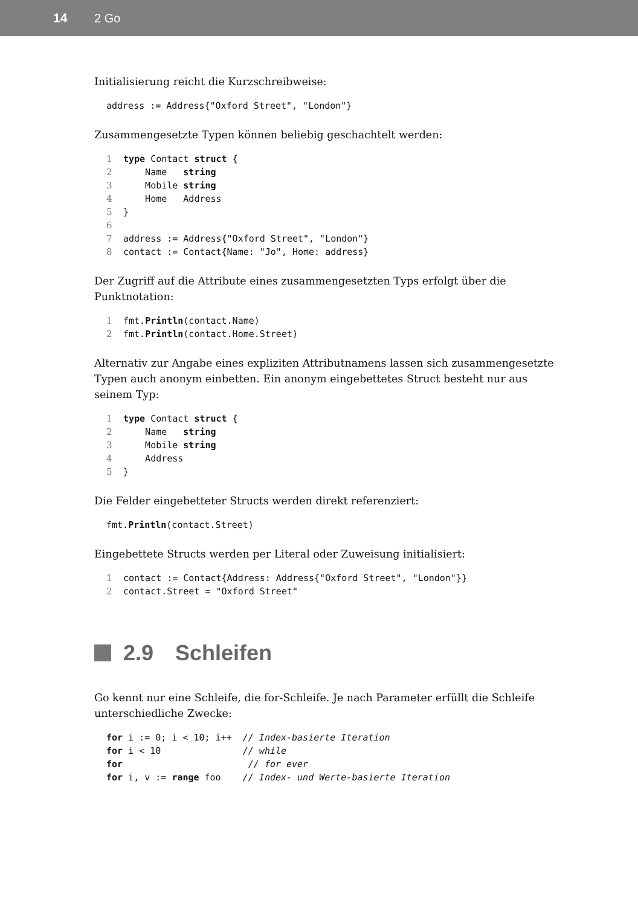14 2 Go
Initialisierung reicht die Kurzschreibweise:
address := Address{"Oxford Street", "London"}
Zusammengesetzte Typen können beliebig geschachtelt werden:
1 type Contact struct {
2    Name   string
3    Mobile string
4    Home   Address
5}
6
7address := Address{"Oxford Street", "London"}
8contact := Contact{Name: "Jo", Home: address}
Der Zugriff auf die Attribute eines zusammengesetzten Typs erfolgt über die Punktnotation:
1fmt.Println(contact.Name)
2fmt.Println(contact.Home.Street)
Alternativ zur Angabe eines expliziten Attributnamens lassen sich zusammengesetzte Typen auch anonym einbetten. Ein anonym eingebettetes Struct besteht nur aus seinem Typ:
1 type Contact struct {
2    Name   string
3    Mobile string
4    Address
5}
Die Felder eingebetteter Structs werden direkt referenziert:
fmt.Println(contact.Street)
Eingebettete Structs werden per Literal oder Zuweisung initialisiert:
1contact := Contact{Address: Address{"Oxford Street", "London"}}
2contact.Street = "Oxford Street"
2.9 Schleifen
Go kennt nur eine Schleife, die for-Schleife. Je nach Parameter erfüllt die Schleife unterschiedliche Zwecke:
for i := 0; i < 10; i++  // Index-basierte Iteration
for i < 10               // while
for                       // for ever
for i, v := range foo    // Index- und Werte-basierte Iteration